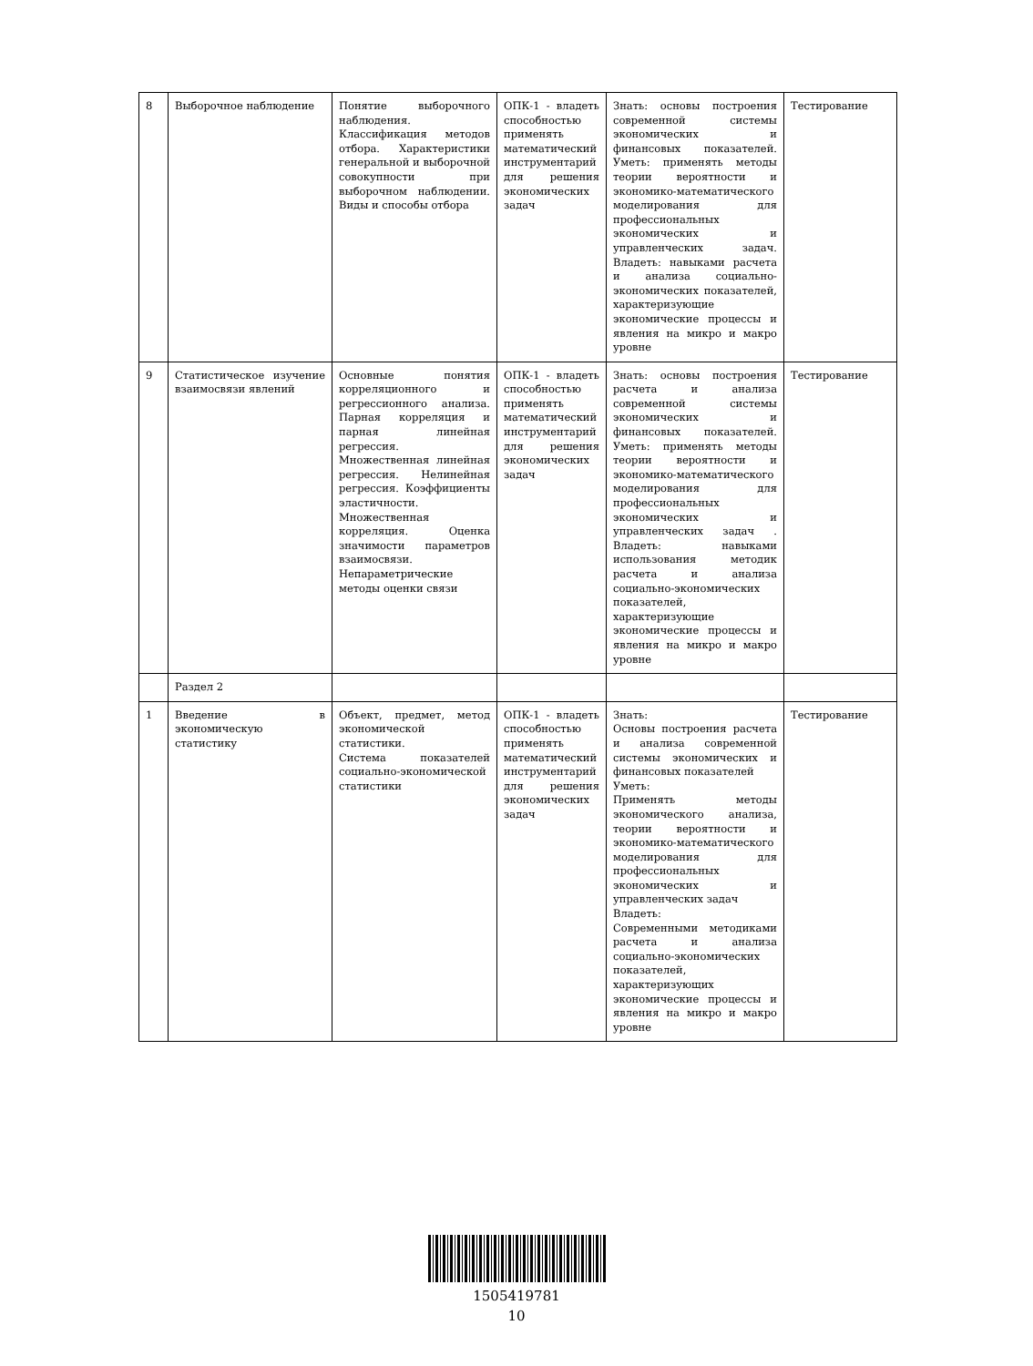| 8 | Выборочное наблюдение | Понятие выборочного наблюдения. Классификация методов отбора. Характеристики генеральной и выборочной совокупности при выборочном наблюдении. Виды и способы отбора | ОПК-1 - владеть способностью применять математический инструментарий для решения экономических задач | Знать: основы построения современной системы экономических и финансовых показателей. Уметь: применять методы теории вероятности и экономико-математического моделирования для профессиональных экономических и управленческих задач. Владеть: навыками расчета и анализа социально-экономических показателей, характеризующие экономические процессы и явления на микро и макро уровне | Тестирование |
| 9 | Статистическое изучение взаимосвязи явлений | Основные понятия корреляционного и регрессионного анализа. Парная корреляция и парная линейная регрессия. Множественная линейная регрессия. Нелинейная регрессия. Коэффициенты эластичности. Множественная корреляция. Оценка значимости параметров взаимосвязи. Непараметрические методы оценки связи | ОПК-1 - владеть способностью применять математический инструментарий для решения экономических задач | Знать: основы построения расчета и анализа современной системы экономических и финансовых показателей. Уметь: применять методы теории вероятности и экономико-математического моделирования для профессиональных экономических и управленческих задач . Владеть: навыками использования методик расчета и анализа социально-экономических показателей, характеризующие экономические процессы и явления на микро и макро уровне | Тестирование |
| | Раздел 2 | | | | |
| 1 | Введение в экономическую статистику | Объект, предмет, метод экономической статистики. Система показателей социально-экономической статистики | ОПК-1 - владеть способностью применять математический инструментарий для решения экономических задач | Знать: Основы построения расчета и анализа современной системы экономических и финансовых показателей Уметь: Применять методы экономического анализа, теории вероятности и экономико-математического моделирования для профессиональных экономических и управленческих задач Владеть: Современными методиками расчета и анализа социально-экономических показателей, характеризующих экономические процессы и явления на микро и макро уровне | Тестирование |
1505419781
10